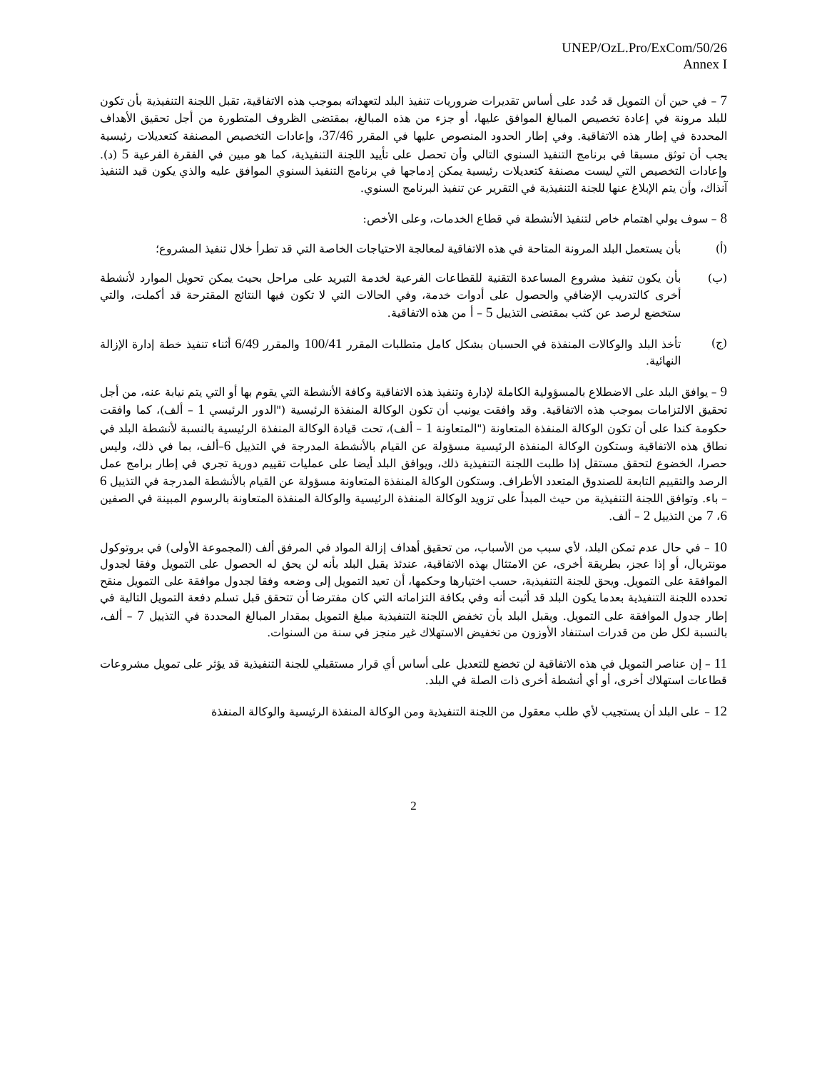UNEP/OzL.Pro/ExCom/50/26
Annex I
7 – في حين أن التمويل قد حُدد على أساس تقديرات ضروريات تنفيذ البلد لتعهداته بموجب هذه الاتفاقية، تقبل اللجنة التنفيذية بأن تكون للبلد مرونة في إعادة تخصيص المبالغ الموافق عليها، أو جزء من هذه المبالغ، بمقتضى الظروف المتطورة من أجل تحقيق الأهداف المحددة في إطار هذه الاتفاقية. وفي إطار الحدود المنصوص عليها في المقرر 37/46، وإعادات التخصيص المصنفة كتعديلات رئيسية يجب أن توثق مسبقا في برنامج التنفيذ السنوي التالي وأن تحصل على تأييد اللجنة التنفيذية، كما هو مبين في الفقرة الفرعية 5 (د). وإعادات التخصيص التي ليست مصنفة كتعديلات رئيسية يمكن إدماجها في برنامج التنفيذ السنوي الموافق عليه والذي يكون قيد التنفيذ آنذاك، وأن يتم الإبلاغ عنها للجنة التنفيذية في التقرير عن تنفيذ البرنامج السنوي.
8 – سوف يولي اهتمام خاص لتنفيذ الأنشطة في قطاع الخدمات، وعلى الأخص:
(أ) بأن يستعمل البلد المرونة المتاحة في هذه الاتفاقية لمعالجة الاحتياجات الخاصة التي قد تطرأ خلال تنفيذ المشروع؛
(ب) بأن يكون تنفيذ مشروع المساعدة التقنية للقطاعات الفرعية لخدمة التبريد على مراحل بحيث يمكن تحويل الموارد لأنشطة أخرى كالتدريب الإضافي والحصول على أدوات خدمة، وفي الحالات التي لا تكون فيها النتائج المقترحة قد أكملت، والتي ستخضع لرصد عن كثب بمقتضى التذييل 5 – أ من هذه الاتفاقية.
(ج) تأخذ البلد والوكالات المنفذة في الحسبان بشكل كامل متطلبات المقرر 100/41 والمقرر 6/49 أثناء تنفيذ خطة إدارة الإزالة النهائية.
9 – يوافق البلد على الاضطلاع بالمسؤولية الكاملة لإدارة وتنفيذ هذه الاتفاقية وكافة الأنشطة التي يقوم بها أو التي يتم نيابة عنه، من أجل تحقيق الالتزامات بموجب هذه الاتفاقية. وقد وافقت يونيب أن تكون الوكالة المنفذة الرئيسية ("الدور الرئيسي 1 – ألف)، كما وافقت حكومة كندا على أن تكون الوكالة المنفذة المتعاونة ("المتعاونة 1 – ألف)، تحت قيادة الوكالة المنفذة الرئيسية بالنسبة لأنشطة البلد في نطاق هذه الاتفاقية وستكون الوكالة المنفذة الرئيسية مسؤولة عن القيام بالأنشطة المدرجة في التذييل 6–ألف، بما في ذلك، وليس حصرا، الخضوع لتحقق مستقل إذا طلبت اللجنة التنفيذية ذلك، ويوافق البلد أيضا على عمليات تقييم دورية تجري في إطار برامج عمل الرصد والتقييم التابعة للصندوق المتعدد الأطراف. وستكون الوكالة المنفذة المتعاونة مسؤولة عن القيام بالأنشطة المدرجة في التذييل 6 – باء. وتوافق اللجنة التنفيذية من حيث المبدأ على تزويد الوكالة المنفذة الرئيسية والوكالة المنفذة المتعاونة بالرسوم المبينة في الصفين 6، 7 من التذييل 2 – ألف.
10 – في حال عدم تمكن البلد، لأي سبب من الأسباب، من تحقيق أهداف إزالة المواد في المرفق ألف (المجموعة الأولى) في بروتوكول مونتريال، أو إذا عجز، بطريقة أخرى، عن الامتثال بهذه الاتفاقية، عندئذ يقبل البلد بأنه لن يحق له الحصول على التمويل وفقا لجدول الموافقة على التمويل. ويحق للجنة التنفيذية، حسب اختيارها وحكمها، أن تعيد التمويل إلى وضعه وفقا لجدول موافقة على التمويل منقح تحدده اللجنة التنفيذية بعدما يكون البلد قد أثبت أنه وفي بكافة التزاماته التي كان مفترضا أن تتحقق قبل تسلم دفعة التمويل التالية في إطار جدول الموافقة على التمويل. ويقبل البلد بأن تخفض اللجنة التنفيذية مبلغ التمويل بمقدار المبالغ المحددة في التذييل 7 – ألف، بالنسبة لكل طن من قدرات استنفاد الأوزون من تخفيض الاستهلاك غير منجز في سنة من السنوات.
11 – إن عناصر التمويل في هذه الاتفاقية لن تخضع للتعديل على أساس أي قرار مستقبلي للجنة التنفيذية قد يؤثر على تمويل مشروعات قطاعات استهلاك أخرى، أو أي أنشطة أخرى ذات الصلة في البلد.
12 – على البلد أن يستجيب لأي طلب معقول من اللجنة التنفيذية ومن الوكالة المنفذة الرئيسية والوكالة المنفذة
2